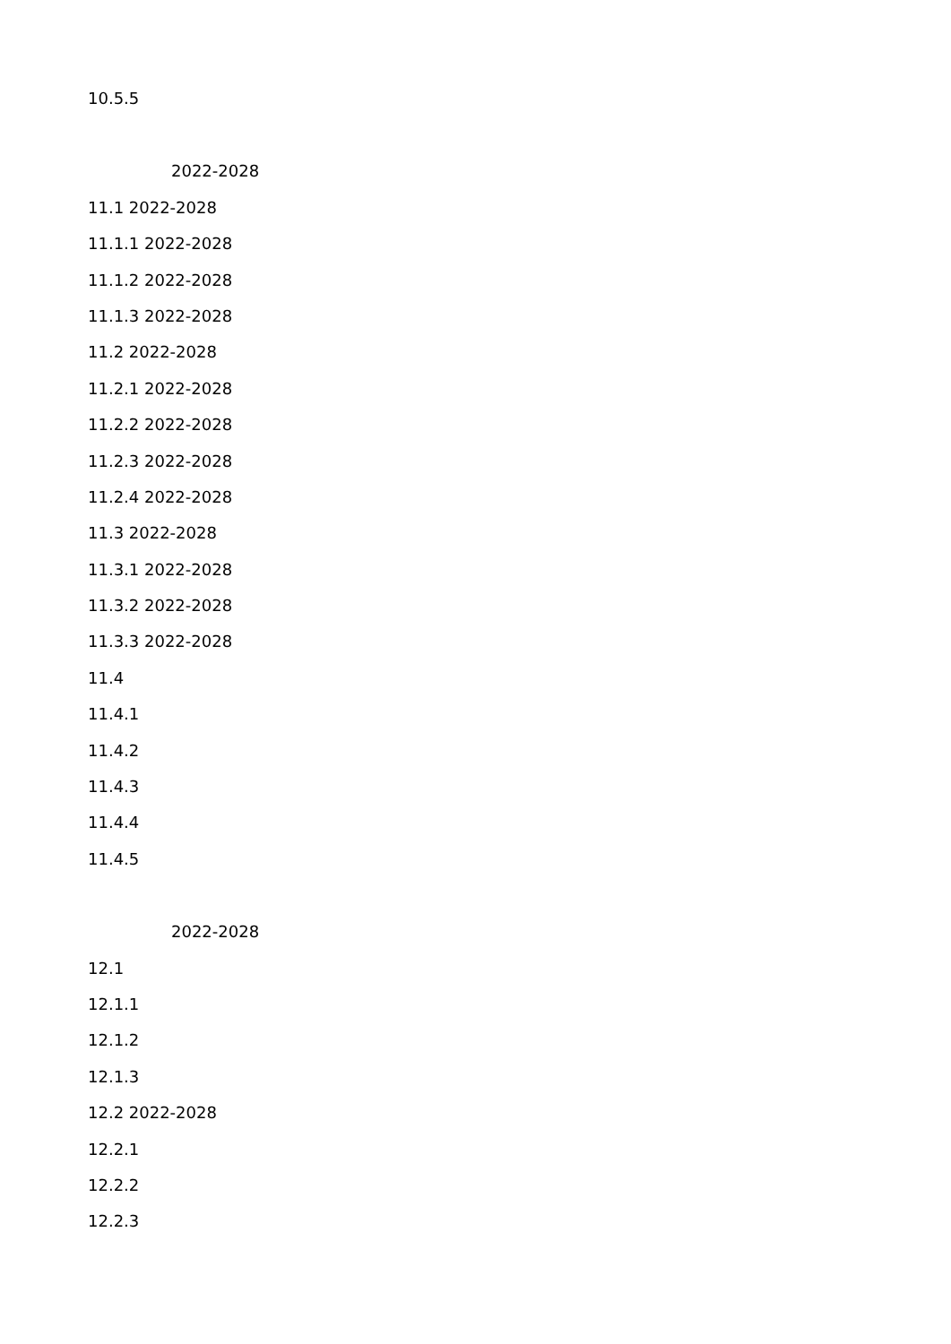10.5.5
2022-2028
11.1 2022-2028
11.1.1 2022-2028
11.1.2 2022-2028
11.1.3 2022-2028
11.2 2022-2028
11.2.1 2022-2028
11.2.2 2022-2028
11.2.3 2022-2028
11.2.4 2022-2028
11.3 2022-2028
11.3.1 2022-2028
11.3.2 2022-2028
11.3.3 2022-2028
11.4
11.4.1
11.4.2
11.4.3
11.4.4
11.4.5
2022-2028
12.1
12.1.1
12.1.2
12.1.3
12.2 2022-2028
12.2.1
12.2.2
12.2.3